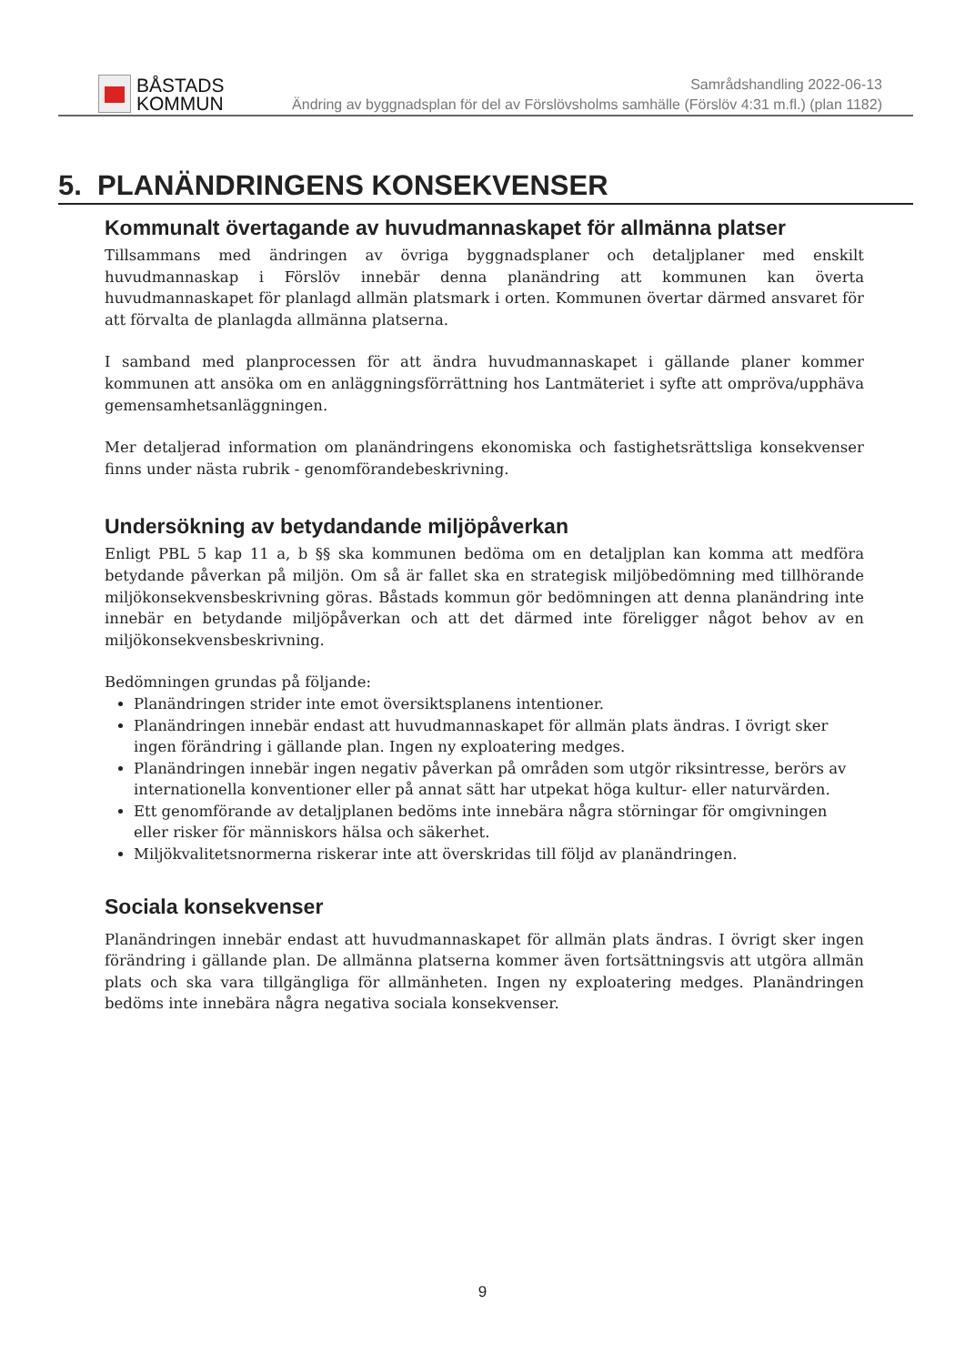BÅSTADS
KOMMUN
Samrådshandling 2022-06-13
Ändring av byggnadsplan för del av Förslövsholms samhälle (Förslöv 4:31 m.fl.) (plan 1182)
5. PLANÄNDRINGENS KONSEKVENSER
Kommunalt övertagande av huvudmannaskapet för allmänna platser
Tillsammans med ändringen av övriga byggnadsplaner och detaljplaner med enskilt huvudmannaskap i Förslöv innebär denna planändring att kommunen kan överta huvudmannaskapet för planlagd allmän platsmark i orten. Kommunen övertar därmed ansvaret för att förvalta de planlagda allmänna platserna.
I samband med planprocessen för att ändra huvudmannaskapet i gällande planer kommer kommunen att ansöka om en anläggningsförrättning hos Lantmäteriet i syfte att ompröva/upphäva gemensamhetsanläggningen.
Mer detaljerad information om planändringens ekonomiska och fastighetsrättsliga konsekvenser finns under nästa rubrik - genomförandebeskrivning.
Undersökning av betydandande miljöpåverkan
Enligt PBL 5 kap 11 a, b §§ ska kommunen bedöma om en detaljplan kan komma att medföra betydande påverkan på miljön. Om så är fallet ska en strategisk miljöbedömning med tillhörande miljökonsekvensbeskrivning göras. Båstads kommun gör bedömningen att denna planändring inte innebär en betydande miljöpåverkan och att det därmed inte föreligger något behov av en miljökonsekvensbeskrivning.
Bedömningen grundas på följande:
Planändringen strider inte emot översiktsplanens intentioner.
Planändringen innebär endast att huvudmannaskapet för allmän plats ändras. I övrigt sker ingen förändring i gällande plan. Ingen ny exploatering medges.
Planändringen innebär ingen negativ påverkan på områden som utgör riksintresse, berörs av internationella konventioner eller på annat sätt har utpekat höga kultur- eller naturvärden.
Ett genomförande av detaljplanen bedöms inte innebära några störningar för omgivningen eller risker för människors hälsa och säkerhet.
Miljökvalitetsnormerna riskerar inte att överskridas till följd av planändringen.
Sociala konsekvenser
Planändringen innebär endast att huvudmannaskapet för allmän plats ändras. I övrigt sker ingen förändring i gällande plan. De allmänna platserna kommer även fortsättningsvis att utgöra allmän plats och ska vara tillgängliga för allmänheten. Ingen ny exploatering medges. Planändringen bedöms inte innebära några negativa sociala konsekvenser.
9